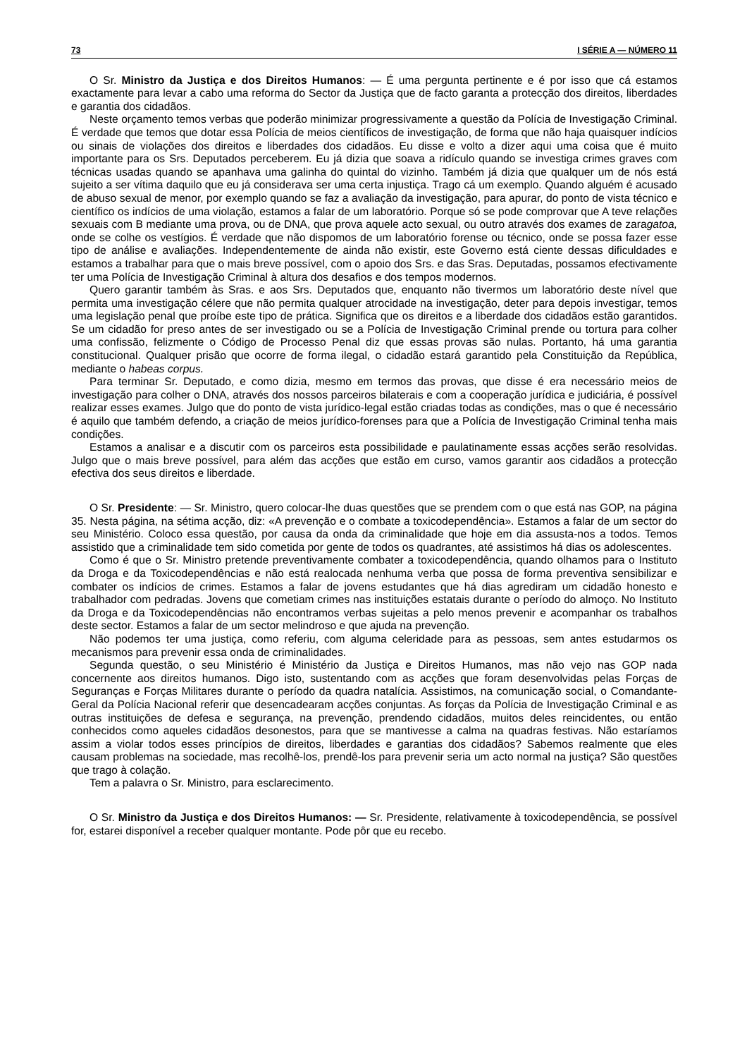73 I SÉRIE A — NÚMERO 11
O Sr. Ministro da Justiça e dos Direitos Humanos: — É uma pergunta pertinente e é por isso que cá estamos exactamente para levar a cabo uma reforma do Sector da Justiça que de facto garanta a protecção dos direitos, liberdades e garantia dos cidadãos.
Neste orçamento temos verbas que poderão minimizar progressivamente a questão da Polícia de Investigação Criminal. É verdade que temos que dotar essa Polícia de meios científicos de investigação, de forma que não haja quaisquer indícios ou sinais de violações dos direitos e liberdades dos cidadãos. Eu disse e volto a dizer aqui uma coisa que é muito importante para os Srs. Deputados perceberem. Eu já dizia que soava a ridículo quando se investiga crimes graves com técnicas usadas quando se apanhava uma galinha do quintal do vizinho. Também já dizia que qualquer um de nós está sujeito a ser vítima daquilo que eu já considerava ser uma certa injustiça. Trago cá um exemplo. Quando alguém é acusado de abuso sexual de menor, por exemplo quando se faz a avaliação da investigação, para apurar, do ponto de vista técnico e científico os indícios de uma violação, estamos a falar de um laboratório. Porque só se pode comprovar que A teve relações sexuais com B mediante uma prova, ou de DNA, que prova aquele acto sexual, ou outro através dos exames de zaragatoa, onde se colhe os vestígios. É verdade que não dispomos de um laboratório forense ou técnico, onde se possa fazer esse tipo de análise e avaliações. Independentemente de ainda não existir, este Governo está ciente dessas dificuldades e estamos a trabalhar para que o mais breve possível, com o apoio dos Srs. e das Sras. Deputadas, possamos efectivamente ter uma Polícia de Investigação Criminal à altura dos desafios e dos tempos modernos.
Quero garantir também às Sras. e aos Srs. Deputados que, enquanto não tivermos um laboratório deste nível que permita uma investigação célere que não permita qualquer atrocidade na investigação, deter para depois investigar, temos uma legislação penal que proíbe este tipo de prática. Significa que os direitos e a liberdade dos cidadãos estão garantidos. Se um cidadão for preso antes de ser investigado ou se a Polícia de Investigação Criminal prende ou tortura para colher uma confissão, felizmente o Código de Processo Penal diz que essas provas são nulas. Portanto, há uma garantia constitucional. Qualquer prisão que ocorre de forma ilegal, o cidadão estará garantido pela Constituição da República, mediante o habeas corpus.
Para terminar Sr. Deputado, e como dizia, mesmo em termos das provas, que disse é era necessário meios de investigação para colher o DNA, através dos nossos parceiros bilaterais e com a cooperação jurídica e judiciária, é possível realizar esses exames. Julgo que do ponto de vista jurídico-legal estão criadas todas as condições, mas o que é necessário é aquilo que também defendo, a criação de meios jurídico-forenses para que a Polícia de Investigação Criminal tenha mais condições.
Estamos a analisar e a discutir com os parceiros esta possibilidade e paulatinamente essas acções serão resolvidas. Julgo que o mais breve possível, para além das acções que estão em curso, vamos garantir aos cidadãos a protecção efectiva dos seus direitos e liberdade.
O Sr. Presidente: — Sr. Ministro, quero colocar-lhe duas questões que se prendem com o que está nas GOP, na página 35. Nesta página, na sétima acção, diz: «A prevenção e o combate a toxicodependência». Estamos a falar de um sector do seu Ministério. Coloco essa questão, por causa da onda da criminalidade que hoje em dia assusta-nos a todos. Temos assistido que a criminalidade tem sido cometida por gente de todos os quadrantes, até assistimos há dias os adolescentes.
Como é que o Sr. Ministro pretende preventivamente combater a toxicodependência, quando olhamos para o Instituto da Droga e da Toxicodependências e não está realocada nenhuma verba que possa de forma preventiva sensibilizar e combater os indícios de crimes. Estamos a falar de jovens estudantes que há dias agrediram um cidadão honesto e trabalhador com pedradas. Jovens que cometiam crimes nas instituições estatais durante o período do almoço. No Instituto da Droga e da Toxicodependências não encontramos verbas sujeitas a pelo menos prevenir e acompanhar os trabalhos deste sector. Estamos a falar de um sector melindroso e que ajuda na prevenção.
Não podemos ter uma justiça, como referiu, com alguma celeridade para as pessoas, sem antes estudarmos os mecanismos para prevenir essa onda de criminalidades.
Segunda questão, o seu Ministério é Ministério da Justiça e Direitos Humanos, mas não vejo nas GOP nada concernente aos direitos humanos. Digo isto, sustentando com as acções que foram desenvolvidas pelas Forças de Seguranças e Forças Militares durante o período da quadra natalícia. Assistimos, na comunicação social, o Comandante-Geral da Polícia Nacional referir que desencadearam acções conjuntas. As forças da Polícia de Investigação Criminal e as outras instituições de defesa e segurança, na prevenção, prendendo cidadãos, muitos deles reincidentes, ou então conhecidos como aqueles cidadãos desonestos, para que se mantivesse a calma na quadras festivas. Não estaríamos assim a violar todos esses princípios de direitos, liberdades e garantias dos cidadãos? Sabemos realmente que eles causam problemas na sociedade, mas recolhê-los, prendê-los para prevenir seria um acto normal na justiça? São questões que trago à colação.
Tem a palavra o Sr. Ministro, para esclarecimento.
O Sr. Ministro da Justiça e dos Direitos Humanos: — Sr. Presidente, relativamente à toxicodependência, se possível for, estarei disponível a receber qualquer montante. Pode pôr que eu recebo.